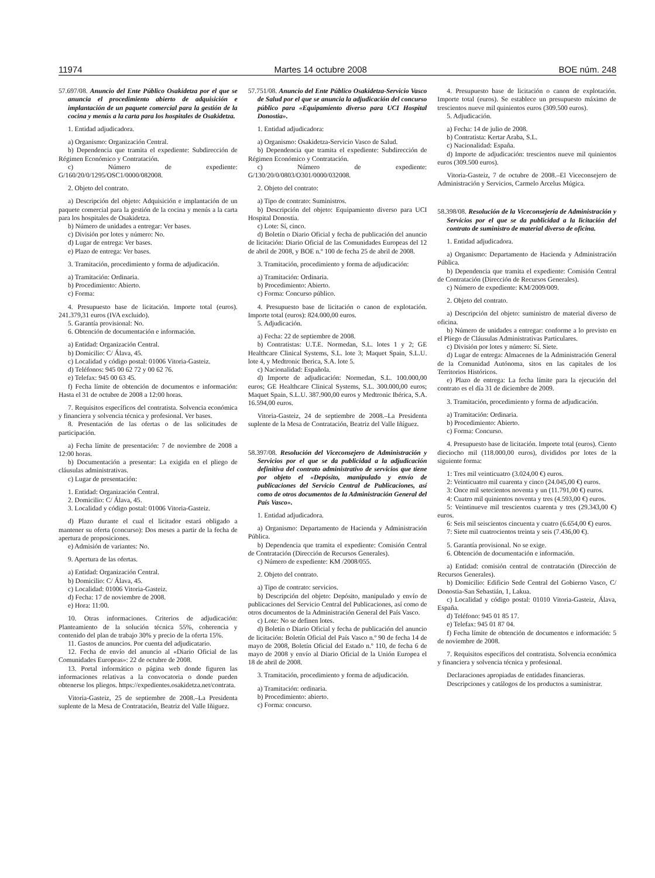11974 Martes 14 octubre 2008 BOE núm. 248
57.697/08. Anuncio del Ente Público Osakidetza por el que se anuncia el procedimiento abierto de adquisición e implantación de un paquete comercial para la gestión de la cocina y menús a la carta para los hospitales de Osakidetza.
1. Entidad adjudicadora.
a) Organismo: Organización Central.
b) Dependencia que tramita el expediente: Subdirección de Régimen Económico y Contratación.
c) Número de expediente: G/160/20/0/1295/OSC1/0000/082008.
2. Objeto del contrato.
a) Descripción del objeto: Adquisición e implantación de un paquete comercial para la gestión de la cocina y menús a la carta para los hospitales de Osakidetza.
b) Número de unidades a entregar: Ver bases.
c) División por lotes y número: No.
d) Lugar de entrega: Ver bases.
e) Plazo de entrega: Ver bases.
3. Tramitación, procedimiento y forma de adjudicación.
a) Tramitación: Ordinaria.
b) Procedimiento: Abierto.
c) Forma:
4. Presupuesto base de licitación. Importe total (euros). 241.379,31 euros (IVA excluido).
5. Garantía provisional: No.
6. Obtención de documentación e información.
a) Entidad: Organización Central.
b) Domicilio: C/ Álava, 45.
c) Localidad y código postal: 01006 Vitoria-Gasteiz.
d) Teléfonos: 945 00 62 72 y 00 62 76.
e) Telefax: 945 00 63 45.
f) Fecha límite de obtención de documentos e información: Hasta el 31 de octubre de 2008 a 12:00 horas.
7. Requisitos específicos del contratista. Solvencia económica y financiera y solvencia técnica y profesional. Ver bases.
8. Presentación de las ofertas o de las solicitudes de participación.
a) Fecha límite de presentación: 7 de noviembre de 2008 a 12:00 horas.
b) Documentación a presentar: La exigida en el pliego de cláusulas administrativas.
c) Lugar de presentación:
1. Entidad: Organización Central.
2. Domicilio: C/ Álava, 45.
3. Localidad y código postal: 01006 Vitoria-Gasteiz.
d) Plazo durante el cual el licitador estará obligado a mantener su oferta (concurso): Dos meses a partir de la fecha de apertura de proposiciones.
e) Admisión de variantes: No.
9. Apertura de las ofertas.
a) Entidad: Organización Central.
b) Domicilio: C/ Álava, 45.
c) Localidad: 01006 Vitoria-Gasteiz.
d) Fecha: 17 de noviembre de 2008.
e) Hora: 11:00.
10. Otras informaciones. Criterios de adjudicación: Planteamiento de la solución técnica 55%, coherencia y contenido del plan de trabajo 30% y precio de la oferta 15%.
11. Gastos de anuncios. Por cuenta del adjudicatario.
12. Fecha de envío del anuncio al «Diario Oficial de las Comunidades Europeas»: 22 de octubre de 2008.
13. Portal informático o página web donde figuren las informaciones relativas a la convocatoria o donde pueden obtenerse los pliegos. https://expedientes.osakidetza.net/contrata.
Vitoria-Gasteiz, 25 de septiembre de 2008.–La Presidenta suplente de la Mesa de Contratación, Beatriz del Valle Iñiguez.
57.751/08. Anuncio del Ente Público Osakidetza-Servicio Vasco de Salud por el que se anuncia la adjudicación del concurso público para «Equipamiento diverso para UCI Hospital Donostia».
1. Entidad adjudicadora:
a) Organismo: Osakidetza-Servicio Vasco de Salud.
b) Dependencia que tramita el expediente: Subdirección de Régimen Económico y Contratación.
c) Número de expediente: G/130/20/0/0803/O301/0000/032008.
2. Objeto del contrato:
a) Tipo de contrato: Suministros.
b) Descripción del objeto: Equipamiento diverso para UCI Hospital Donostia.
c) Lote: Sí, cinco.
d) Boletín o Diario Oficial y fecha de publicación del anuncio de licitación: Diario Oficial de las Comunidades Europeas del 12 de abril de 2008, y BOE n.º 100 de fecha 25 de abril de 2008.
3. Tramitación, procedimiento y forma de adjudicación:
a) Tramitación: Ordinaria.
b) Procedimiento: Abierto.
c) Forma: Concurso público.
4. Presupuesto base de licitación o canon de explotación. Importe total (euros): 824.000,00 euros.
5. Adjudicación.
a) Fecha: 22 de septiembre de 2008.
b) Contratistas: U.T.E. Normedan, S.L. lotes 1 y 2; GE Healthcare Clinical Systems, S.L. lote 3; Maquet Spain, S.L.U. lote 4, y Medtronic Iberica, S.A. lote 5.
c) Nacionalidad: Española.
d) Importe de adjudicación: Normedan, S.L. 100.000,00 euros; GE Healthcare Clinical Systems, S.L. 300.000,00 euros; Maquet Spain, S.L.U. 387.900,00 euros y Medtronic Ibérica, S.A. 16.594,00 euros.
Vitoria-Gasteiz, 24 de septiembre de 2008.–La Presidenta suplente de la Mesa de Contratación, Beatriz del Valle Iñíguez.
58.397/08. Resolución del Viceconsejero de Administración y Servicios por el que se da publicidad a la adjudicación definitiva del contrato administrativo de servicios que tiene por objeto el «Depósito, manipulado y envío de publicaciones del Servicio Central de Publicaciones, así como de otros documentos de la Administración General del País Vasco».
1. Entidad adjudicadora.
a) Organismo: Departamento de Hacienda y Administración Pública.
b) Dependencia que tramita el expediente: Comisión Central de Contratación (Dirección de Recursos Generales).
c) Número de expediente: KM /2008/055.
2. Objeto del contrato.
a) Tipo de contrato: servicios.
b) Descripción del objeto: Depósito, manipulado y envío de publicaciones del Servicio Central del Publicaciones, así como de otros documentos de la Administración General del País Vasco.
c) Lote: No se definen lotes.
d) Boletín o Diario Oficial y fecha de publicación del anuncio de licitación: Boletín Oficial del País Vasco n.º 90 de fecha 14 de mayo de 2008, Boletín Oficial del Estado n.º 110, de fecha 6 de mayo de 2008 y envío al Diario Oficial de la Unión Europea el 18 de abril de 2008.
3. Tramitación, procedimiento y forma de adjudicación.
a) Tramitación: ordinaria.
b) Procedimiento: abierto.
c) Forma: concurso.
4. Presupuesto base de licitación o canon de explotación. Importe total (euros). Se establece un presupuesto máximo de trescientos nueve mil quinientos euros (309.500 euros).
5. Adjudicación.
a) Fecha: 14 de julio de 2008.
b) Contratista: Kertar Araba, S.L.
c) Nacionalidad: España.
d) Importe de adjudicación: trescientos nueve mil quinientos euros (309.500 euros).
Vitoria-Gasteiz, 7 de octubre de 2008.–El Viceconsejero de Administración y Servicios, Carmelo Arcelus Múgica.
58.398/08. Resolución de la Viceconsejería de Administración y Servicios por el que se da publicidad a la licitación del contrato de suministro de material diverso de oficina.
1. Entidad adjudicadora.
a) Organismo: Departamento de Hacienda y Administración Pública.
b) Dependencia que tramita el expediente: Comisión Central de Contratación (Dirección de Recursos Generales).
c) Número de expediente: KM/2009/009.
2. Objeto del contrato.
a) Descripción del objeto: suministro de material diverso de oficina.
b) Número de unidades a entregar: conforme a lo previsto en el Pliego de Cláusulas Administrativas Particulares.
c) División por lotes y número: Sí. Siete.
d) Lugar de entrega: Almacenes de la Administración General de la Comunidad Autónoma, sitos en las capitales de los Territorios Históricos.
e) Plazo de entrega: La fecha límite para la ejecución del contrato es el día 31 de diciembre de 2009.
3. Tramitación, procedimiento y forma de adjudicación.
a) Tramitación: Ordinaria.
b) Procedimiento: Abierto.
c) Forma: Concurso.
4. Presupuesto base de licitación. Importe total (euros). Ciento dieciocho mil (118.000,00 euros), divididos por lotes de la siguiente forma:
1: Tres mil veinticuatro (3.024,00 €) euros.
2: Veinticuatro mil cuarenta y cinco (24.045,00 €) euros.
3: Once mil setecientos noventa y un (11.791,00 €) euros.
4: Cuatro mil quinientos noventa y tres (4.593,00 €) euros.
5: Veintinueve mil trescientos cuarenta y tres (29.343,00 €) euros.
6: Seis mil seiscientos cincuenta y cuatro (6.654,00 €) euros.
7: Siete mil cuatrocientos treinta y seis (7.436,00 €).
5. Garantía provisional. No se exige.
6. Obtención de documentación e información.
a) Entidad: comisión central de contratación (Dirección de Recursos Generales).
b) Domicilio: Edificio Sede Central del Gobierno Vasco, C/ Donostia-San Sebastián, 1, Lakua.
c) Localidad y código postal: 01010 Vitoria-Gasteiz, Álava, España.
d) Teléfono: 945 01 85 17.
e) Telefax: 945 01 87 04.
f) Fecha límite de obtención de documentos e información: 5 de noviembre de 2008.
7. Requisitos específicos del contratista. Solvencia económica y financiera y solvencia técnica y profesional.
Declaraciones apropiadas de entidades financieras.
Descripciones y catálogos de los productos a suministrar.